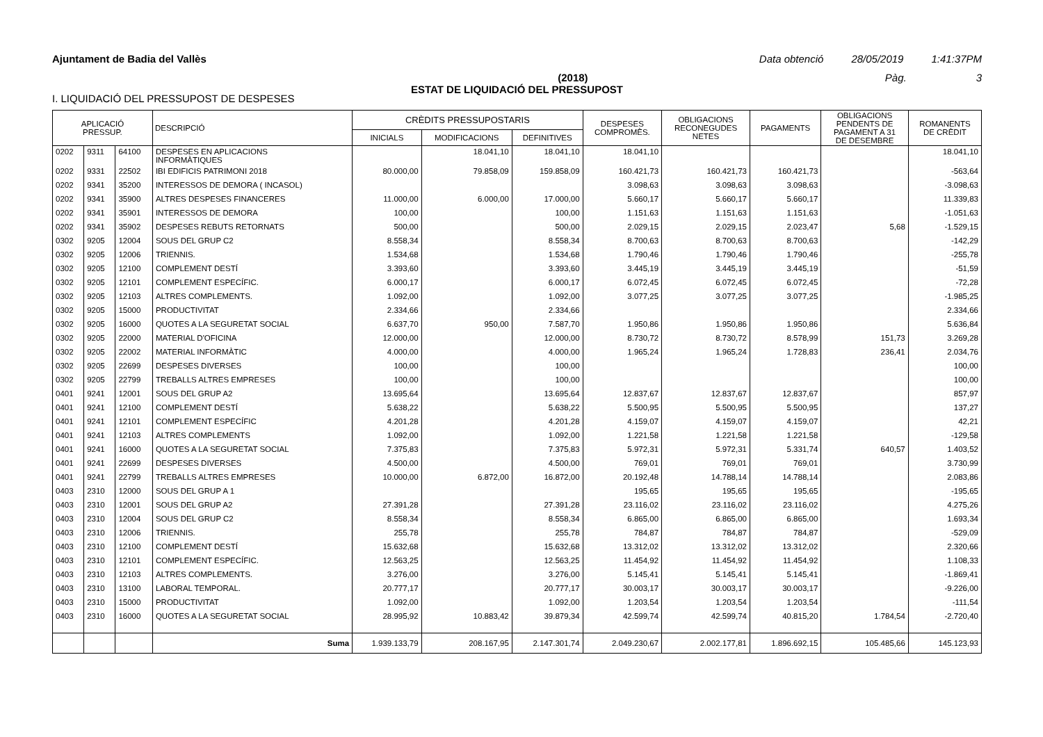Ajuntament de Badia del Vallès Data obtenció 28/05/2019 1:41:37PM
(2018) Pàg. 3
ESTAT DE LIQUIDACIÓ DEL PRESSUPOST
I. LIQUIDACIÓ DEL PRESSUPOST DE DESPESES
| APLICACIÓ PRESSUP. | | | DESCRIPCIÓ | CRÈDITS PRESSUPOSTARIS | | | DESPESES COMPROMÈS. | OBLIGACIONS RECONEGUDES NETES | PAGAMENTS | OBLIGACIONS PENDENTS DE PAGAMENT A 31 DE DESEMBRE | ROMANENTS DE CRÈDIT |
| --- | --- | --- | --- | --- | --- | --- | --- | --- | --- | --- | --- |
| | | | | INICIALS | MODIFICACIONS | DEFINITIVES | | | | | |
| 0202 | 9311 | 64100 | DESPESES EN APLICACIONS INFORMÀTIQUES | | 18.041,10 | 18.041,10 | 18.041,10 | | | | 18.041,10 |
| 0202 | 9331 | 22502 | IBI EDIFICIS PATRIMONI 2018 | 80.000,00 | 79.858,09 | 159.858,09 | 160.421,73 | 160.421,73 | 160.421,73 | | -563,64 |
| 0202 | 9341 | 35200 | INTERESSOS DE DEMORA ( INCASOL) | | | | 3.098,63 | 3.098,63 | 3.098,63 | | -3.098,63 |
| 0202 | 9341 | 35900 | ALTRES DESPESES FINANCERES | 11.000,00 | 6.000,00 | 17.000,00 | 5.660,17 | 5.660,17 | 5.660,17 | | 11.339,83 |
| 0202 | 9341 | 35901 | INTERESSOS DE DEMORA | 100,00 | | 100,00 | 1.151,63 | 1.151,63 | 1.151,63 | | -1.051,63 |
| 0202 | 9341 | 35902 | DESPESES REBUTS RETORNATS | 500,00 | | 500,00 | 2.029,15 | 2.029,15 | 2.023,47 | 5,68 | -1.529,15 |
| 0302 | 9205 | 12004 | SOUS DEL GRUP C2 | 8.558,34 | | 8.558,34 | 8.700,63 | 8.700,63 | 8.700,63 | | -142,29 |
| 0302 | 9205 | 12006 | TRIENNIS. | 1.534,68 | | 1.534,68 | 1.790,46 | 1.790,46 | 1.790,46 | | -255,78 |
| 0302 | 9205 | 12100 | COMPLEMENT DESTÍ | 3.393,60 | | 3.393,60 | 3.445,19 | 3.445,19 | 3.445,19 | | -51,59 |
| 0302 | 9205 | 12101 | COMPLEMENT ESPECÍFIC. | 6.000,17 | | 6.000,17 | 6.072,45 | 6.072,45 | 6.072,45 | | -72,28 |
| 0302 | 9205 | 12103 | ALTRES COMPLEMENTS. | 1.092,00 | | 1.092,00 | 3.077,25 | 3.077,25 | 3.077,25 | | -1.985,25 |
| 0302 | 9205 | 15000 | PRODUCTIVITAT | 2.334,66 | | 2.334,66 | | | | | 2.334,66 |
| 0302 | 9205 | 16000 | QUOTES A LA SEGURETAT SOCIAL | 6.637,70 | 950,00 | 7.587,70 | 1.950,86 | 1.950,86 | 1.950,86 | | 5.636,84 |
| 0302 | 9205 | 22000 | MATERIAL D'OFICINA | 12.000,00 | | 12.000,00 | 8.730,72 | 8.730,72 | 8.578,99 | 151,73 | 3.269,28 |
| 0302 | 9205 | 22002 | MATERIAL INFORMÀTIC | 4.000,00 | | 4.000,00 | 1.965,24 | 1.965,24 | 1.728,83 | 236,41 | 2.034,76 |
| 0302 | 9205 | 22699 | DESPESES DIVERSES | 100,00 | | 100,00 | | | | | 100,00 |
| 0302 | 9205 | 22799 | TREBALLS ALTRES EMPRESES | 100,00 | | 100,00 | | | | | 100,00 |
| 0401 | 9241 | 12001 | SOUS DEL GRUP A2 | 13.695,64 | | 13.695,64 | 12.837,67 | 12.837,67 | 12.837,67 | | 857,97 |
| 0401 | 9241 | 12100 | COMPLEMENT DESTÍ | 5.638,22 | | 5.638,22 | 5.500,95 | 5.500,95 | 5.500,95 | | 137,27 |
| 0401 | 9241 | 12101 | COMPLEMENT ESPECÍFIC | 4.201,28 | | 4.201,28 | 4.159,07 | 4.159,07 | 4.159,07 | | 42,21 |
| 0401 | 9241 | 12103 | ALTRES COMPLEMENTS | 1.092,00 | | 1.092,00 | 1.221,58 | 1.221,58 | 1.221,58 | | -129,58 |
| 0401 | 9241 | 16000 | QUOTES A LA SEGURETAT SOCIAL | 7.375,83 | | 7.375,83 | 5.972,31 | 5.972,31 | 5.331,74 | 640,57 | 1.403,52 |
| 0401 | 9241 | 22699 | DESPESES DIVERSES | 4.500,00 | | 4.500,00 | 769,01 | 769,01 | 769,01 | | 3.730,99 |
| 0401 | 9241 | 22799 | TREBALLS ALTRES EMPRESES | 10.000,00 | 6.872,00 | 16.872,00 | 20.192,48 | 14.788,14 | 14.788,14 | | 2.083,86 |
| 0403 | 2310 | 12000 | SOUS DEL GRUP A 1 | | | | 195,65 | 195,65 | 195,65 | | -195,65 |
| 0403 | 2310 | 12001 | SOUS DEL GRUP A2 | 27.391,28 | | 27.391,28 | 23.116,02 | 23.116,02 | 23.116,02 | | 4.275,26 |
| 0403 | 2310 | 12004 | SOUS DEL GRUP C2 | 8.558,34 | | 8.558,34 | 6.865,00 | 6.865,00 | 6.865,00 | | 1.693,34 |
| 0403 | 2310 | 12006 | TRIENNIS. | 255,78 | | 255,78 | 784,87 | 784,87 | 784,87 | | -529,09 |
| 0403 | 2310 | 12100 | COMPLEMENT DESTÍ | 15.632,68 | | 15.632,68 | 13.312,02 | 13.312,02 | 13.312,02 | | 2.320,66 |
| 0403 | 2310 | 12101 | COMPLEMENT ESPECÍFIC. | 12.563,25 | | 12.563,25 | 11.454,92 | 11.454,92 | 11.454,92 | | 1.108,33 |
| 0403 | 2310 | 12103 | ALTRES COMPLEMENTS. | 3.276,00 | | 3.276,00 | 5.145,41 | 5.145,41 | 5.145,41 | | -1.869,41 |
| 0403 | 2310 | 13100 | LABORAL TEMPORAL. | 20.777,17 | | 20.777,17 | 30.003,17 | 30.003,17 | 30.003,17 | | -9.226,00 |
| 0403 | 2310 | 15000 | PRODUCTIVITAT | 1.092,00 | | 1.092,00 | 1.203,54 | 1.203,54 | 1.203,54 | | -111,54 |
| 0403 | 2310 | 16000 | QUOTES A LA SEGURETAT SOCIAL | 28.995,92 | 10.883,42 | 39.879,34 | 42.599,74 | 42.599,74 | 40.815,20 | 1.784,54 | -2.720,40 |
| | | | Suma | 1.939.133,79 | 208.167,95 | 2.147.301,74 | 2.049.230,67 | 2.002.177,81 | 1.896.692,15 | 105.485,66 | 145.123,93 |